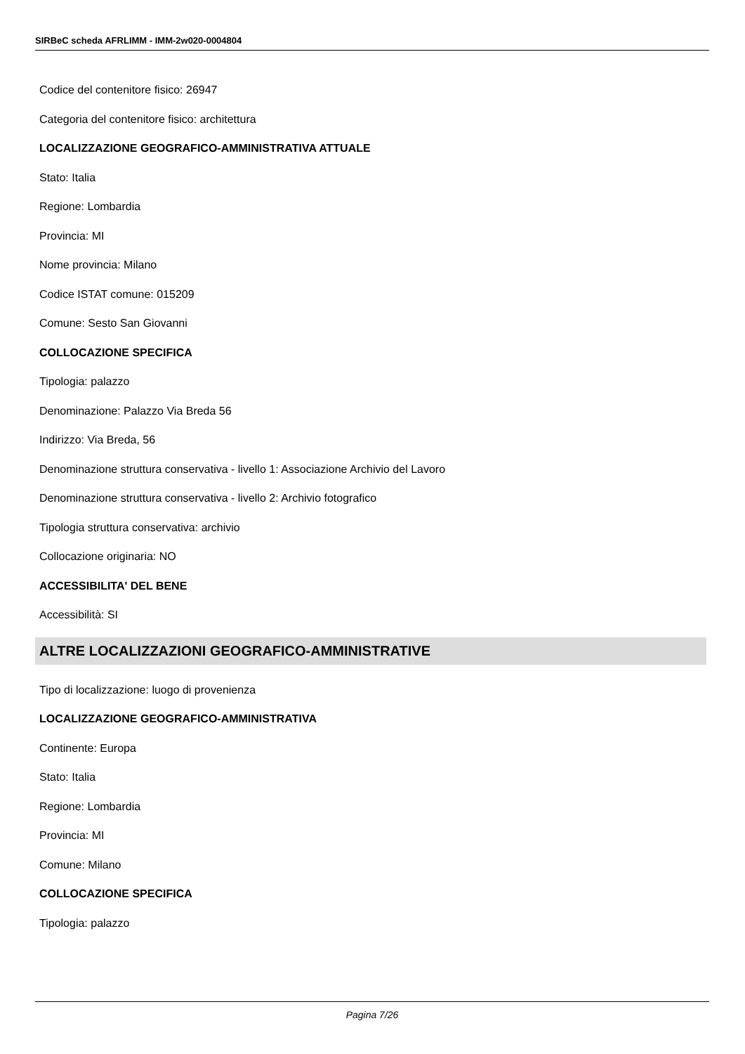SIRBeC scheda AFRLIMM - IMM-2w020-0004804
Codice del contenitore fisico: 26947
Categoria del contenitore fisico: architettura
LOCALIZZAZIONE GEOGRAFICO-AMMINISTRATIVA ATTUALE
Stato: Italia
Regione: Lombardia
Provincia: MI
Nome provincia: Milano
Codice ISTAT comune: 015209
Comune: Sesto San Giovanni
COLLOCAZIONE SPECIFICA
Tipologia: palazzo
Denominazione: Palazzo Via Breda 56
Indirizzo: Via Breda, 56
Denominazione struttura conservativa - livello 1: Associazione Archivio del Lavoro
Denominazione struttura conservativa - livello 2: Archivio fotografico
Tipologia struttura conservativa: archivio
Collocazione originaria: NO
ACCESSIBILITA' DEL BENE
Accessibilità: SI
ALTRE LOCALIZZAZIONI GEOGRAFICO-AMMINISTRATIVE
Tipo di localizzazione: luogo di provenienza
LOCALIZZAZIONE GEOGRAFICO-AMMINISTRATIVA
Continente: Europa
Stato: Italia
Regione: Lombardia
Provincia: MI
Comune: Milano
COLLOCAZIONE SPECIFICA
Tipologia: palazzo
Pagina 7/26